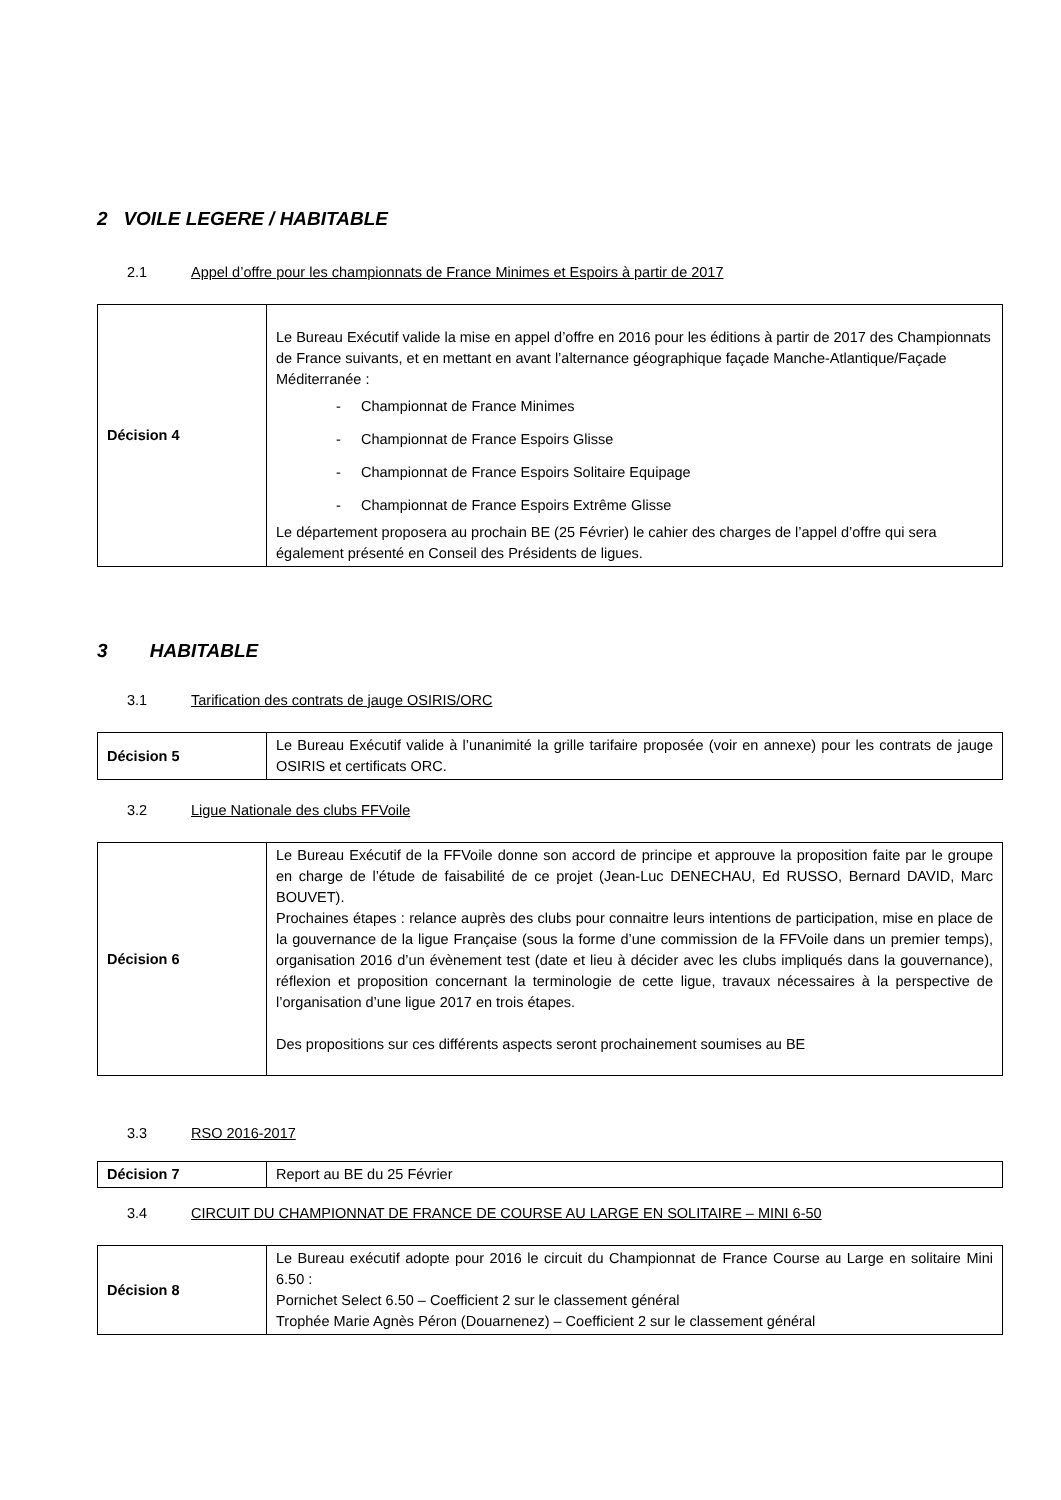2 VOILE LEGERE / HABITABLE
2.1 Appel d’offre pour les championnats de France Minimes et Espoirs à partir de 2017
| Décision 4 | Le Bureau Exécutif valide la mise en appel d’offre en 2016 pour les éditions à partir de 2017 des Championnats de France suivants, et en mettant en avant l’alternance géographique façade Manche-Atlantique/Façade Méditerranée : - Championnat de France Minimes - Championnat de France Espoirs Glisse - Championnat de France Espoirs Solitaire Equipage - Championnat de France Espoirs Extrême Glisse Le département proposera au prochain BE (25 Février) le cahier des charges de l’appel d’offre qui sera également présenté en Conseil des Présidents de ligues. |
3 HABITABLE
3.1 Tarification des contrats de jauge OSIRIS/ORC
| Décision 5 | Le Bureau Exécutif valide à l’unanimité la grille tarifaire proposée (voir en annexe) pour les contrats de jauge OSIRIS et certificats ORC. |
3.2 Ligue Nationale des clubs FFVoile
| Décision 6 | Le Bureau Exécutif de la FFVoile donne son accord de principe et approuve la proposition faite par le groupe en charge de l’étude de faisabilité de ce projet (Jean-Luc DENECHAU, Ed RUSSO, Bernard DAVID, Marc BOUVET). Prochaines étapes : relance auprès des clubs pour connaitre leurs intentions de participation, mise en place de la gouvernance de la ligue Française (sous la forme d’une commission de la FFVoile dans un premier temps), organisation 2016 d’un évènement test (date et lieu à décider avec les clubs impliqués dans la gouvernance), réflexion et proposition concernant la terminologie de cette ligue, travaux nécessaires à la perspective de l’organisation d’une ligue 2017 en trois étapes. Des propositions sur ces différents aspects seront prochainement soumises au BE |
3.3 RSO 2016-2017
| Décision 7 | Report au BE du 25 Février |
3.4 CIRCUIT DU CHAMPIONNAT DE FRANCE DE COURSE AU LARGE EN SOLITAIRE – MINI 6-50
| Décision 8 | Le Bureau exécutif adopte pour 2016 le circuit du Championnat de France Course au Large en solitaire Mini 6.50 : Pornichet Select 6.50 – Coefficient 2 sur le classement général Trophée Marie Agnès Péron (Douarnenez) – Coefficient 2 sur le classement général |